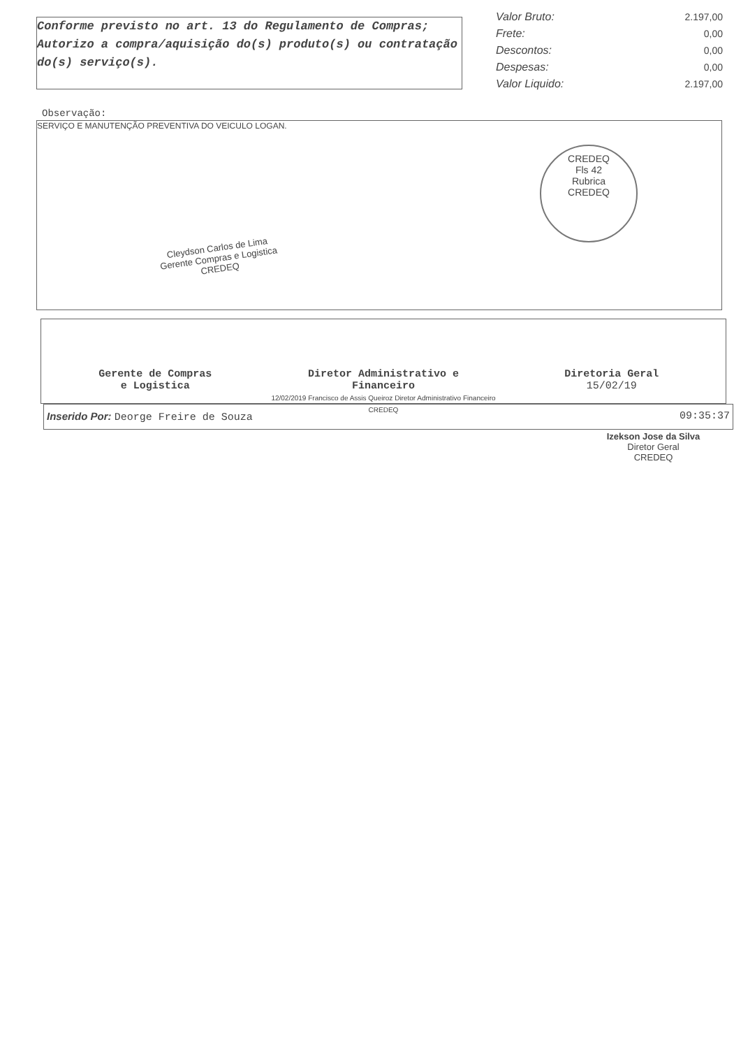Conforme previsto no art. 13 do Regulamento de Compras;
Autorizo a compra/aquisição do(s) produto(s) ou contratação do(s) serviço(s).
| Valor Bruto: | 2.197,00 |
| Frete: | 0,00 |
| Descontos: | 0,00 |
| Despesas: | 0,00 |
| Valor Liquido: | 2.197,00 |
Observação:
SERVIÇO E MANUTENÇÃO PREVENTIVA DO VEICULO LOGAN.
CREDEQ
Fls 42
Rubrica
CREDEQ
Cleydson Carlos de Lima
Gerente Compras e Logistica
CREDEQ
Gerente de Compras
e Logistica
Diretor Administrativo e
Financeiro
12/02/2019 Francisco de Assis Queiroz Diretor Administrativo Financeiro CREDEQ
Diretoria Geral
15/02/19
Inserido Por: Deorge Freire de Souza 09:35:37
Izekson Jose da Silva
Diretor Geral
CREDEQ